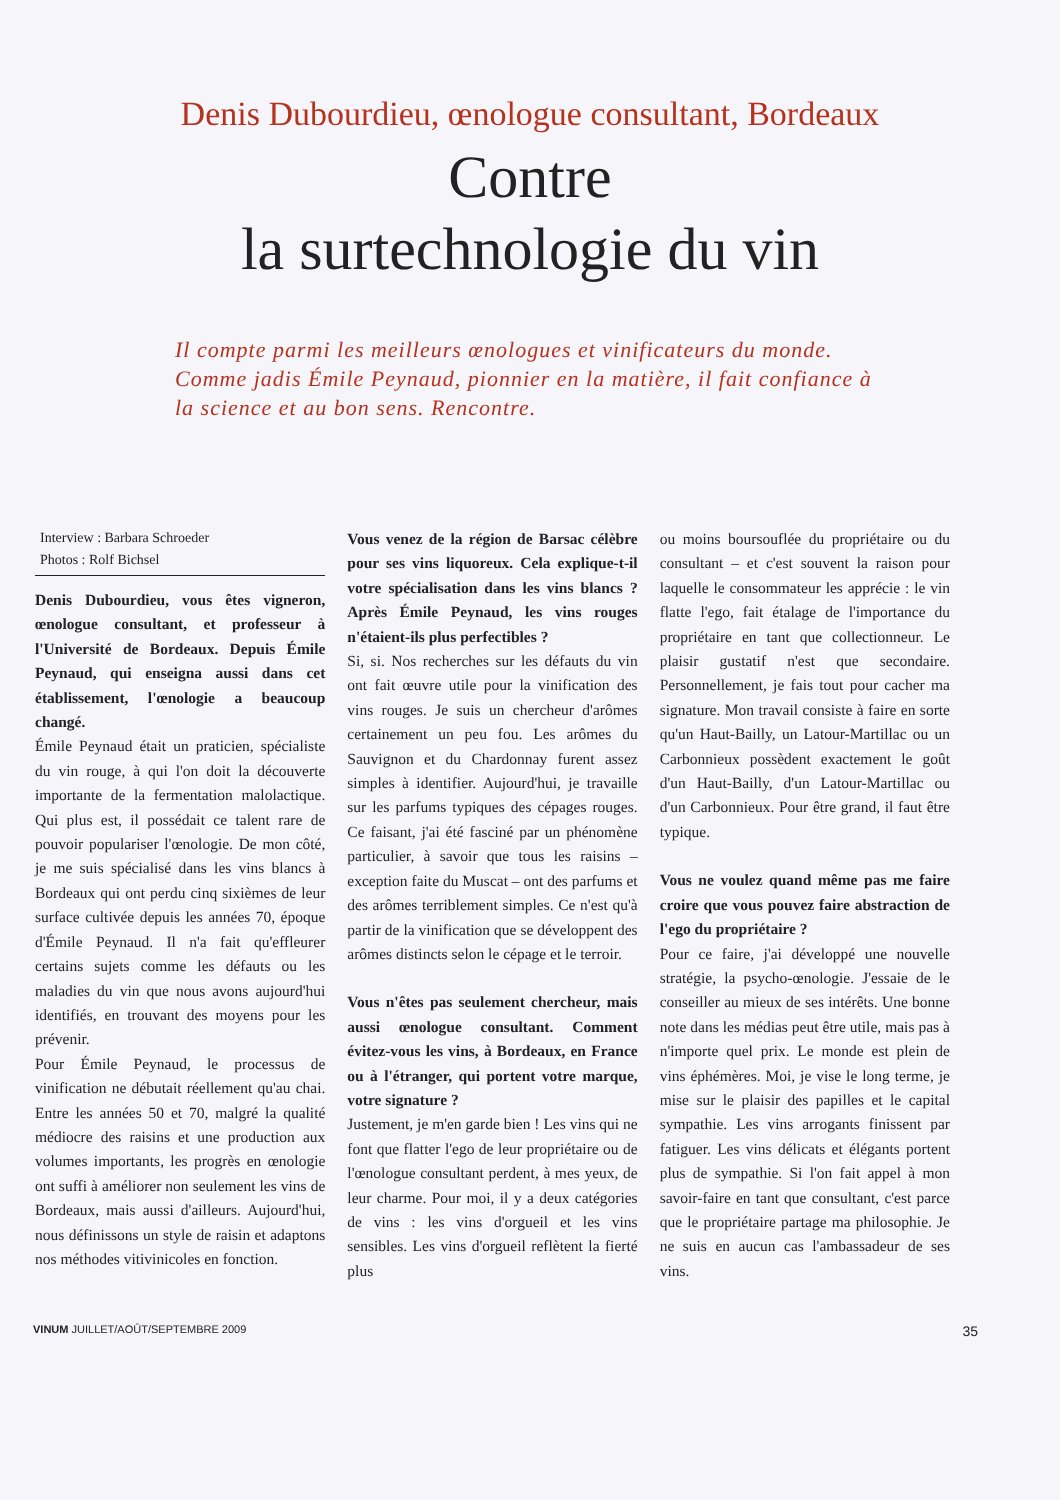Denis Dubourdieu, œnologue consultant, Bordeaux
Contre
la surtechnologie du vin
Il compte parmi les meilleurs œnologues et vinificateurs du monde. Comme jadis Émile Peynaud, pionnier en la matière, il fait confiance à la science et au bon sens. Rencontre.
Interview : Barbara Schroeder
Photos : Rolf Bichsel
Denis Dubourdieu, vous êtes vigneron, œnologue consultant, et professeur à l'Université de Bordeaux. Depuis Émile Peynaud, qui enseigna aussi dans cet établissement, l'œnologie a beaucoup changé.
Émile Peynaud était un praticien, spécialiste du vin rouge, à qui l'on doit la découverte importante de la fermentation malolactique. Qui plus est, il possédait ce talent rare de pouvoir populariser l'œnologie. De mon côté, je me suis spécialisé dans les vins blancs à Bordeaux qui ont perdu cinq sixièmes de leur surface cultivée depuis les années 70, époque d'Émile Peynaud. Il n'a fait qu'effleurer certains sujets comme les défauts ou les maladies du vin que nous avons aujourd'hui identifiés, en trouvant des moyens pour les prévenir.
Pour Émile Peynaud, le processus de vinification ne débutait réellement qu'au chai. Entre les années 50 et 70, malgré la qualité médiocre des raisins et une production aux volumes importants, les progrès en œnologie ont suffi à améliorer non seulement les vins de Bordeaux, mais aussi d'ailleurs. Aujourd'hui, nous définissons un style de raisin et adaptons nos méthodes vitivinicoles en fonction.
Vous venez de la région de Barsac célèbre pour ses vins liquoreux. Cela explique-t-il votre spécialisation dans les vins blancs ? Après Émile Peynaud, les vins rouges n'étaient-ils plus perfectibles ?
Si, si. Nos recherches sur les défauts du vin ont fait œuvre utile pour la vinification des vins rouges. Je suis un chercheur d'arômes certainement un peu fou. Les arômes du Sauvignon et du Chardonnay furent assez simples à identifier. Aujourd'hui, je travaille sur les parfums typiques des cépages rouges. Ce faisant, j'ai été fasciné par un phénomène particulier, à savoir que tous les raisins – exception faite du Muscat – ont des parfums et des arômes terriblement simples. Ce n'est qu'à partir de la vinification que se développent des arômes distincts selon le cépage et le terroir.
Vous n'êtes pas seulement chercheur, mais aussi œnologue consultant. Comment évitez-vous les vins, à Bordeaux, en France ou à l'étranger, qui portent votre marque, votre signature ?
Justement, je m'en garde bien ! Les vins qui ne font que flatter l'ego de leur propriétaire ou de l'œnologue consultant perdent, à mes yeux, de leur charme. Pour moi, il y a deux catégories de vins : les vins d'orgueil et les vins sensibles. Les vins d'orgueil reflètent la fierté plus
ou moins boursouflée du propriétaire ou du consultant – et c'est souvent la raison pour laquelle le consommateur les apprécie : le vin flatte l'ego, fait étalage de l'importance du propriétaire en tant que collectionneur. Le plaisir gustatif n'est que secondaire. Personnellement, je fais tout pour cacher ma signature. Mon travail consiste à faire en sorte qu'un Haut-Bailly, un Latour-Martillac ou un Carbonnieux possèdent exactement le goût d'un Haut-Bailly, d'un Latour-Martillac ou d'un Carbonnieux. Pour être grand, il faut être typique.
Vous ne voulez quand même pas me faire croire que vous pouvez faire abstraction de l'ego du propriétaire ?
Pour ce faire, j'ai développé une nouvelle stratégie, la psycho-œnologie. J'essaie de le conseiller au mieux de ses intérêts. Une bonne note dans les médias peut être utile, mais pas à n'importe quel prix. Le monde est plein de vins éphémères. Moi, je vise le long terme, je mise sur le plaisir des papilles et le capital sympathie. Les vins arrogants finissent par fatiguer. Les vins délicats et élégants portent plus de sympathie. Si l'on fait appel à mon savoir-faire en tant que consultant, c'est parce que le propriétaire partage ma philosophie. Je ne suis en aucun cas l'ambassadeur de ses vins.
VINUM JUILLET/AOÛT/SEPTEMBRE 2009 35